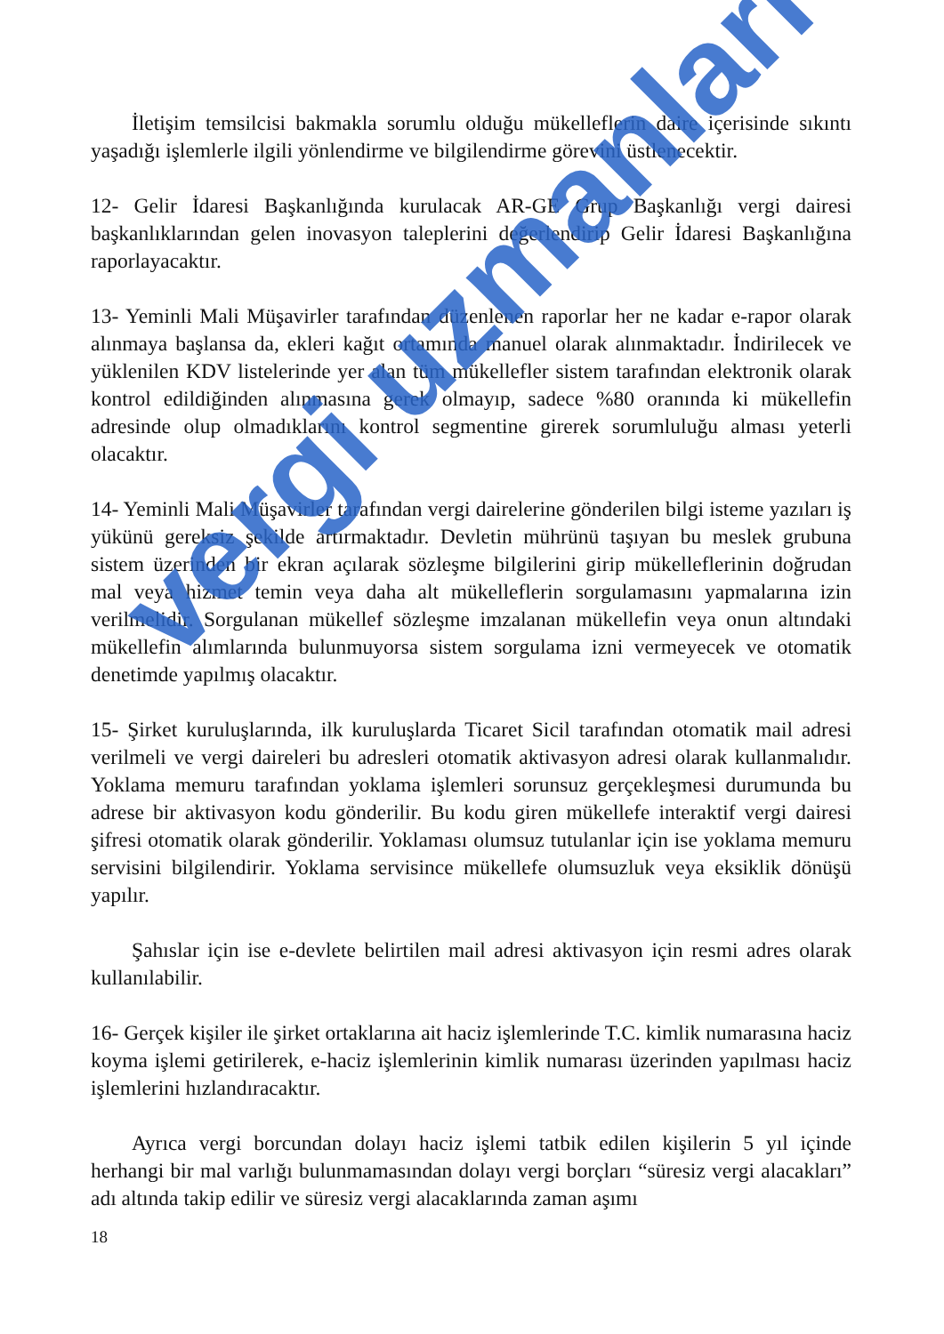İletişim temsilcisi bakmakla sorumlu olduğu mükelleflerin daire içerisinde sıkıntı yaşadığı işlemlerle ilgili yönlendirme ve bilgilendirme görevini üstlenecektir.
12- Gelir İdaresi Başkanlığında kurulacak AR-GE Grup Başkanlığı vergi dairesi başkanlıklarından gelen inovasyon taleplerini değerlendirip Gelir İdaresi Başkanlığına raporlayacaktır.
13- Yeminli Mali Müşavirler tarafından düzenlenen raporlar her ne kadar e-rapor olarak alınmaya başlansa da, ekleri kağıt ortamında manuel olarak alınmaktadır. İndirilecek ve yüklenilen KDV listelerinde yer alan tüm mükellefler sistem tarafından elektronik olarak kontrol edildiğinden alınmasına gerek olmayıp, sadece %80 oranında ki mükellefin adresinde olup olmadıklarını kontrol segmentine girerek sorumluluğu alması yeterli olacaktır.
14- Yeminli Mali Müşavirler tarafından vergi dairelerine gönderilen bilgi isteme yazıları iş yükünü gereksiz şekilde artırmaktadır. Devletin mührünü taşıyan bu meslek grubuna sistem üzerinden bir ekran açılarak sözleşme bilgilerini girip mükelleflerinin doğrudan mal veya hizmet temin veya daha alt mükelleflerin sorgulamasını yapmalarına izin verilmelidir. Sorgulanan mükellef sözleşme imzalanan mükellefin veya onun altındaki mükellefin alımlarında bulunmuyorsa sistem sorgulama izni vermeyecek ve otomatik denetimde yapılmış olacaktır.
15- Şirket kuruluşlarında, ilk kuruluşlarda Ticaret Sicil tarafından otomatik mail adresi verilmeli ve vergi daireleri bu adresleri otomatik aktivasyon adresi olarak kullanmalıdır. Yoklama memuru tarafından yoklama işlemleri sorunsuz gerçekleşmesi durumunda bu adrese bir aktivasyon kodu gönderilir. Bu kodu giren mükellefe interaktif vergi dairesi şifresi otomatik olarak gönderilir. Yoklaması olumsuz tutulanlar için ise yoklama memuru servisini bilgilendirir. Yoklama servisince mükellefe olumsuzluk veya eksiklik dönüşü yapılır.
Şahıslar için ise e-devlete belirtilen mail adresi aktivasyon için resmi adres olarak kullanılabilir.
16- Gerçek kişiler ile şirket ortaklarına ait haciz işlemlerinde T.C. kimlik numarasına haciz koyma işlemi getirilerek, e-haciz işlemlerinin kimlik numarası üzerinden yapılması haciz işlemlerini hızlandıracaktır.
Ayrıca vergi borcundan dolayı haciz işlemi tatbik edilen kişilerin 5 yıl içinde herhangi bir mal varlığı bulunmamasından dolayı vergi borçları “süresiz vergi alacakları” adı altında takip edilir ve süresiz vergi alacaklarında zaman aşımı
18
vergi uzmanlari